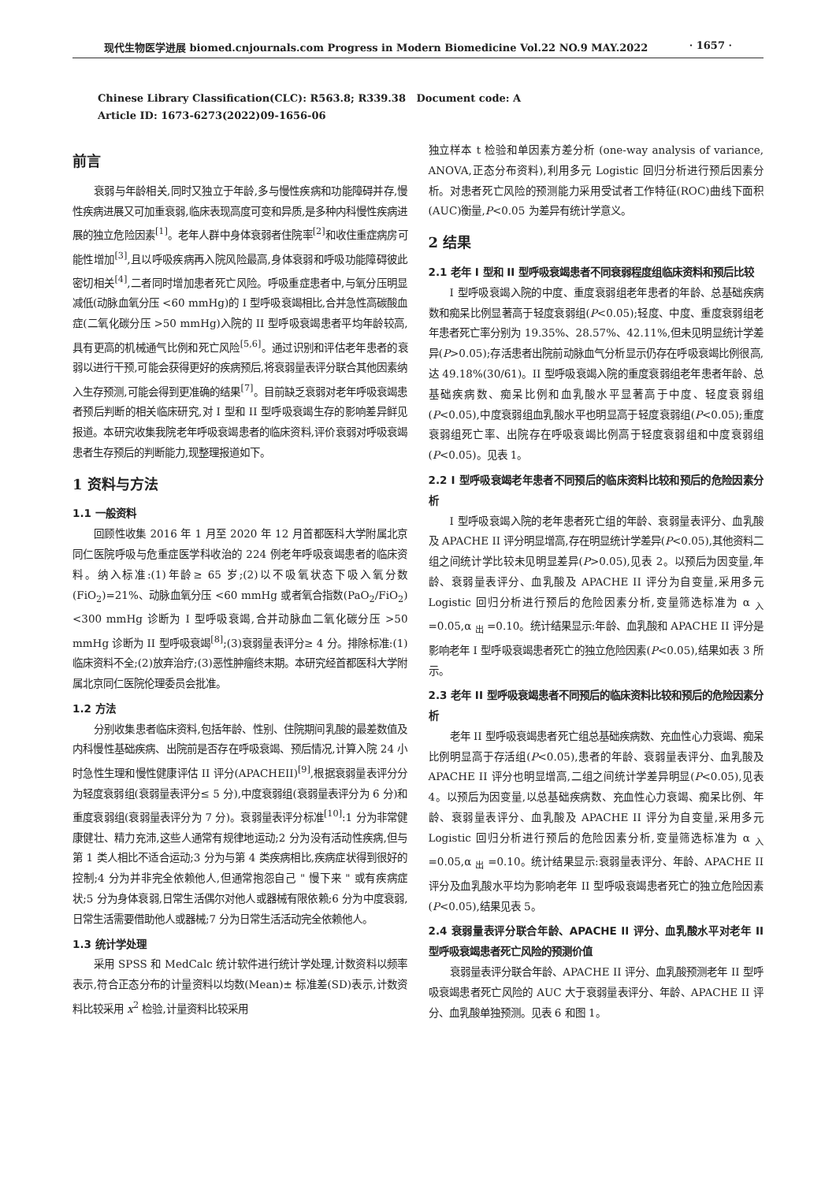现代生物医学进展 biomed.cnjournals.com Progress in Modern Biomedicine Vol.22 NO.9 MAY.2022 · 1657 ·
Chinese Library Classification(CLC): R563.8; R339.38 Document code: A
Article ID: 1673-6273(2022)09-1656-06
前言
衰弱与年龄相关,同时又独立于年龄,多与慢性疾病和功能障碍并存,慢性疾病进展又可加重衰弱,临床表现高度可变和异质,是多种内科慢性疾病进展的独立危险因素<sup>[1]</sup>。老年人群中身体衰弱者住院率<sup>[2]</sup>和收住重症病房可能性增加<sup>[3]</sup>,且以呼吸疾病再入院风险最高,身体衰弱和呼吸功能障碍彼此密切相关<sup>[4]</sup>,二者同时增加患者死亡风险。呼吸重症患者中,与氧分压明显减低(动脉血氧分压 <60 mmHg)的 I 型呼吸衰竭相比,合并急性高碳酸血症(二氧化碳分压 >50 mmHg)入院的 II 型呼吸衰竭患者平均年龄较高,具有更高的机械通气比例和死亡风险<sup>[5,6]</sup>。通过识别和评估老年患者的衰弱以进行干预,可能会获得更好的疾病预后,将衰弱量表评分联合其他因素纳入生存预测,可能会得到更准确的结果<sup>[7]</sup>。目前缺乏衰弱对老年呼吸衰竭患者预后判断的相关临床研究,对 I 型和 II 型呼吸衰竭生存的影响差异鲜见报道。本研究收集我院老年呼吸衰竭患者的临床资料,评价衰弱对呼吸衰竭患者生存预后的判断能力,现整理报道如下。
1 资料与方法
1.1 一般资料
回顾性收集 2016 年 1 月至 2020 年 12 月首都医科大学附属北京同仁医院呼吸与危重症医学科收治的 224 例老年呼吸衰竭患者的临床资料。纳入标准:(1)年龄≥ 65 岁;(2)以不吸氧状态下吸入氧分数 (FiO<sub>2</sub>)=21%、动脉血氧分压 <60 mmHg 或者氧合指数(PaO<sub>2</sub>/FiO<sub>2</sub>)<300 mmHg 诊断为 I 型呼吸衰竭,合并动脉血二氧化碳分压 >50 mmHg 诊断为 II 型呼吸衰竭<sup>[8]</sup>;(3)衰弱量表评分≥ 4 分。排除标准:(1)临床资料不全;(2)放弃治疗;(3)恶性肿瘤终末期。本研究经首都医科大学附属北京同仁医院伦理委员会批准。
1.2 方法
分别收集患者临床资料,包括年龄、性别、住院期间乳酸的最差数值及内科慢性基础疾病、出院前是否存在呼吸衰竭、预后情况,计算入院 24 小时急性生理和慢性健康评估 II 评分(APACHEII)<sup>[9]</sup>,根据衰弱量表评分分为轻度衰弱组(衰弱量表评分≤ 5 分),中度衰弱组(衰弱量表评分为 6 分)和重度衰弱组(衰弱量表评分为 7 分)。衰弱量表评分标准<sup>[10]</sup>:1 分为非常健康健壮、精力充沛,这些人通常有规律地运动;2 分为没有活动性疾病,但与第 1 类人相比不适合运动;3 分为与第 4 类疾病相比,疾病症状得到很好的控制;4 分为并非完全依赖他人,但通常抱怨自己 " 慢下来 " 或有疾病症状;5 分为身体衰弱,日常生活偶尔对他人或器械有限依赖;6 分为中度衰弱, 日常生活需要借助他人或器械;7 分为日常生活活动完全依赖他人。
1.3 统计学处理
采用 SPSS 和 MedCalc 统计软件进行统计学处理,计数资料以频率表示,符合正态分布的计量资料以均数(Mean)± 标准差(SD)表示,计数资料比较采用 x<sup>2</sup> 检验,计量资料比较采用
独立样本 t 检验和单因素方差分析 (one-way analysis of variance, ANOVA,正态分布资料),利用多元 Logistic 回归分析进行预后因素分析。对患者死亡风险的预测能力采用受试者工作特征(ROC)曲线下面积(AUC)衡量,P<0.05 为差异有统计学意义。
2 结果
2.1 老年 I 型和 II 型呼吸衰竭患者不同衰弱程度组临床资料和预后比较
I 型呼吸衰竭入院的中度、重度衰弱组老年患者的年龄、总基础疾病数和痴呆比例显著高于轻度衰弱组(P<0.05);轻度、中度、重度衰弱组老年患者死亡率分别为 19.35%、28.57%、42.11%,但未见明显统计学差异(P>0.05);存活患者出院前动脉血气分析显示仍存在呼吸衰竭比例很高,达 49.18%(30/61)。II 型呼吸衰竭入院的重度衰弱组老年患者年龄、总基础疾病数、痴呆比例和血乳酸水平显著高于中度、轻度衰弱组(P<0.05),中度衰弱组血乳酸水平也明显高于轻度衰弱组(P<0.05);重度衰弱组死亡率、出院存在呼吸衰竭比例高于轻度衰弱组和中度衰弱组(P<0.05)。见表 1。
2.2 I 型呼吸衰竭老年患者不同预后的临床资料比较和预后的危险因素分析
I 型呼吸衰竭入院的老年患者死亡组的年龄、衰弱量表评分、血乳酸及 APACHE II 评分明显增高,存在明显统计学差异(P<0.05),其他资料二组之间统计学比较未见明显差异(P>0.05),见表 2。以预后为因变量,年龄、衰弱量表评分、血乳酸及 APACHE II 评分为自变量,采用多元 Logistic 回归分析进行预后的危险因素分析,变量筛选标准为 α <sub>入</sub> =0.05,α <sub>出</sub> =0.10。统计结果显示:年龄、血乳酸和 APACHE II 评分是影响老年 I 型呼吸衰竭患者死亡的独立危险因素(P<0.05),结果如表 3 所示。
2.3 老年 II 型呼吸衰竭患者不同预后的临床资料比较和预后的危险因素分析
老年 II 型呼吸衰竭患者死亡组总基础疾病数、充血性心力衰竭、痴呆比例明显高于存活组(P<0.05),患者的年龄、衰弱量表评分、血乳酸及 APACHE II 评分也明显增高,二组之间统计学差异明显(P<0.05),见表 4。以预后为因变量,以总基础疾病数、充血性心力衰竭、痴呆比例、年龄、衰弱量表评分、血乳酸及 APACHE II 评分为自变量,采用多元 Logistic 回归分析进行预后的危险因素分析,变量筛选标准为 α <sub>入</sub> =0.05,α <sub>出</sub> =0.10。统计结果显示:衰弱量表评分、年龄、APACHE II 评分及血乳酸水平均为影响老年 II 型呼吸衰竭患者死亡的独立危险因素(P<0.05),结果见表 5。
2.4 衰弱量表评分联合年龄、APACHE II 评分、血乳酸水平对老年 II 型呼吸衰竭患者死亡风险的预测价值
衰弱量表评分联合年龄、APACHE II 评分、血乳酸预测老年 II 型呼吸衰竭患者死亡风险的 AUC 大于衰弱量表评分、年龄、APACHE II 评分、血乳酸单独预测。见表 6 和图 1。